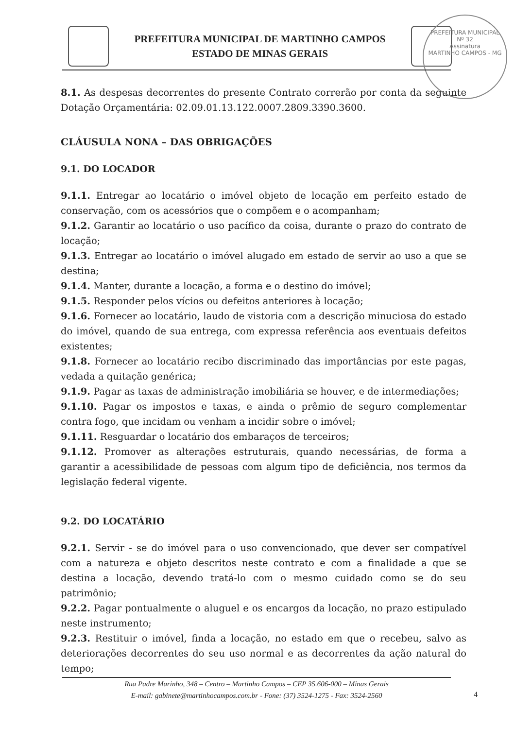PREFEITURA MUNICIPAL
Nº 32
Assinatura
MARTINHO CAMPOS - MG
PREFEITURA MUNICIPAL DE MARTINHO CAMPOS
ESTADO DE MINAS GERAIS
8.1. As despesas decorrentes do presente Contrato correrão por conta da seguinte Dotação Orçamentária: 02.09.01.13.122.0007.2809.3390.3600.
CLÁUSULA NONA – DAS OBRIGAÇÕES
9.1. DO LOCADOR
9.1.1. Entregar ao locatário o imóvel objeto de locação em perfeito estado de conservação, com os acessórios que o compõem e o acompanham;
9.1.2. Garantir ao locatário o uso pacífico da coisa, durante o prazo do contrato de locação;
9.1.3. Entregar ao locatário o imóvel alugado em estado de servir ao uso a que se destina;
9.1.4. Manter, durante a locação, a forma e o destino do imóvel;
9.1.5. Responder pelos vícios ou defeitos anteriores à locação;
9.1.6. Fornecer ao locatário, laudo de vistoria com a descrição minuciosa do estado do imóvel, quando de sua entrega, com expressa referência aos eventuais defeitos existentes;
9.1.8. Fornecer ao locatário recibo discriminado das importâncias por este pagas, vedada a quitação genérica;
9.1.9. Pagar as taxas de administração imobiliária se houver, e de intermediações;
9.1.10. Pagar os impostos e taxas, e ainda o prêmio de seguro complementar contra fogo, que incidam ou venham a incidir sobre o imóvel;
9.1.11. Resguardar o locatário dos embaraços de terceiros;
9.1.12. Promover as alterações estruturais, quando necessárias, de forma a garantir a acessibilidade de pessoas com algum tipo de deficiência, nos termos da legislação federal vigente.
9.2. DO LOCATÁRIO
9.2.1. Servir - se do imóvel para o uso convencionado, que dever ser compatível com a natureza e objeto descritos neste contrato e com a finalidade a que se destina a locação, devendo tratá-lo com o mesmo cuidado como se do seu patrimônio;
9.2.2. Pagar pontualmente o aluguel e os encargos da locação, no prazo estipulado neste instrumento;
9.2.3. Restituir o imóvel, finda a locação, no estado em que o recebeu, salvo as deteriorações decorrentes do seu uso normal e as decorrentes da ação natural do tempo;
Rua Padre Marinho, 348 – Centro – Martinho Campos – CEP 35.606-000 – Minas Gerais
E-mail: gabinete@martinhocampos.com.br - Fone: (37) 3524-1275 - Fax: 3524-2560
4